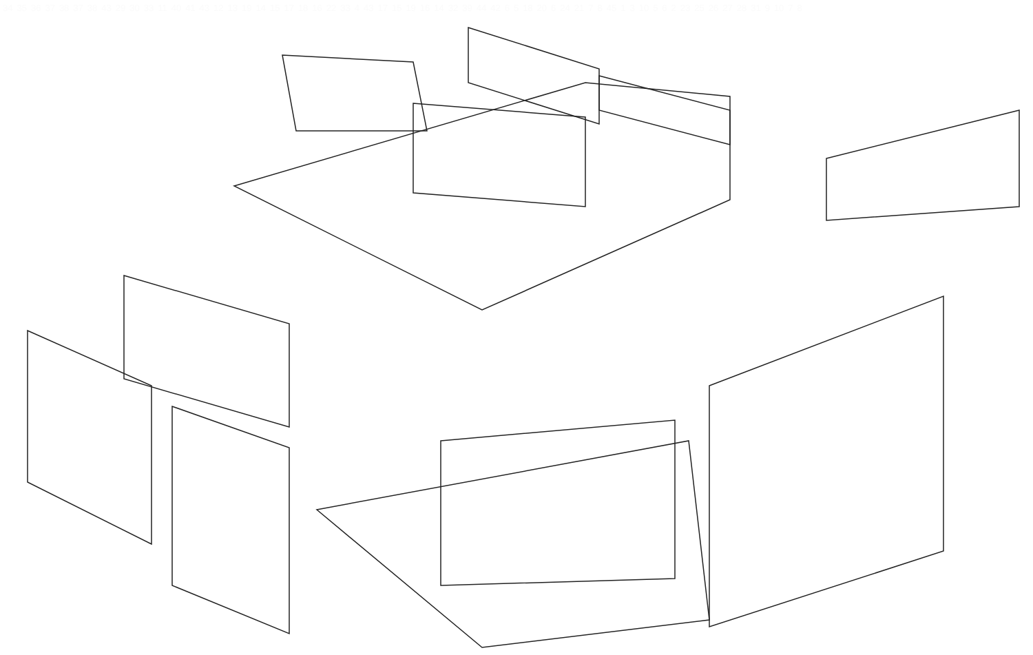34 35 36 37 38 37 38 43 29 30 33 11 40 41 43 12 13 19 14 15 17 18 16 22 33 4 43 17 15 19 16 14 32 39 44 42 6 5 18 20 6 24 21 7 8 45 1 3 10 5 6 2 23 25 26 27 28 31 9 10 7 8